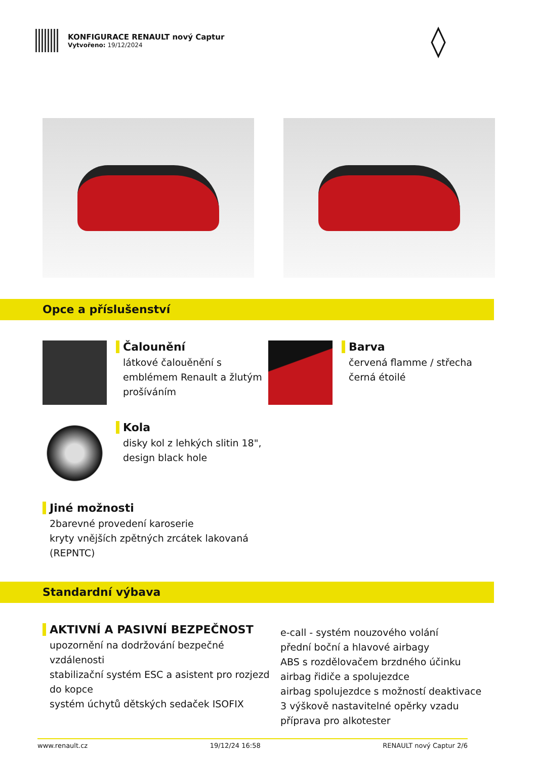KONFIGURACE RENAULT nový Captur
Vytvořeno: 19/12/2024
◊
Opce a příslušenství
Čalounění
látkové čalouěnění s emblémem Renault a žlutým prošíváním
Barva
červená flamme / střecha černá étoilé
Kola
disky kol z lehkých slitin 18", design black hole
Jiné možnosti
2barevné provedení karoserie
kryty vnějších zpětných zrcátek lakovaná (REPNTC)
Standardní výbava
AKTIVNÍ A PASIVNÍ BEZPEČNOST
upozornění na dodržování bezpečné vzdálenosti
stabilizační systém ESC a asistent pro rozjezd do kopce
systém úchytů dětských sedaček ISOFIX
e-call - systém nouzového volání
přední boční a hlavové airbagy
ABS s rozdělovačem brzdného účinku
airbag řidiče a spolujezdce
airbag spolujezdce s možností deaktivace
3 výškově nastavitelné opěrky vzadu
příprava pro alkotester
www.renault.cz 19/12/24 16:58 RENAULT nový Captur 2/6